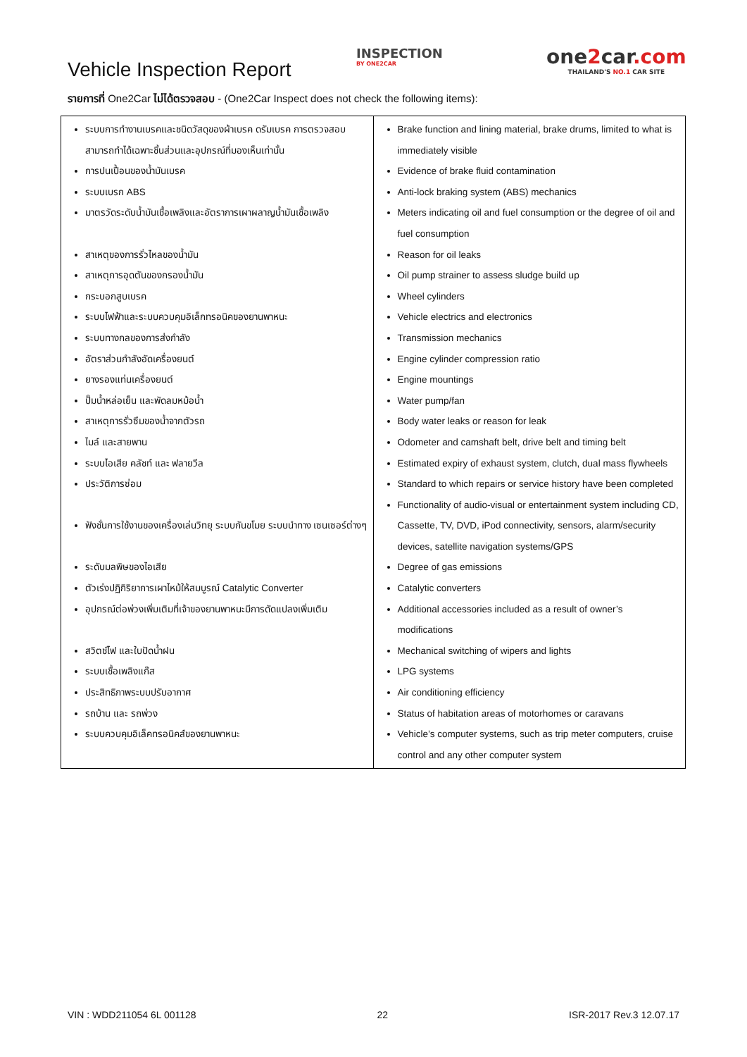Vehicle Inspection Report
INSPECTION
BY ONE2CAR
one2car.com
THAILAND'S NO.1 CAR SITE
รายการที่ One2Car ไม่ได้ตรวจสอบ - (One2Car Inspect does not check the following items):
| ระบบการทำงานเบรคและชนิดวัสดุของผ้าเบรค ดรัมเบรค การตรวจสอบ สามารถทำได้เฉพาะชิ้นส่วนและอุปกรณ์ที่มองเห็นเท่านั้น การปนเปื้อนของน้ำมันเบรค ระบบเบรก ABS มาตรวัดระดับน้ำมันเชื้อเพลิงและอัตราการเผาผลาญน้ำมันเชื้อเพลิง สาเหตุของการรั่วไหลของน้ำมัน สาเหตุการอุดตันของกรองน้ำมัน กระบอกสูบเบรค ระบบไฟฟ้าและระบบควบคุมอิเล็กทรอนิคของยานพาหนะ ระบบทางกลของการส่งกำลัง อัตราส่วนกำลังอัดเครื่องยนต์ ยางรองแท่นเครื่องยนต์ ปั๊มน้ำหล่อเย็น และพัดลมหม้อน้ำ สาเหตุการรั่วซึมของน้ำจากตัวรถ ไมล์ และสายพาน ระบบไอเสีย คลัชท์ และ ฟลายวีล ประวัติการซ่อม ฟังชั่นการใช้งานของเครื่องเล่นวิทยุ ระบบกันขโมย ระบบนำทาง เซนเซอร์ต่างๆ ระดับมลพิษของไอเสีย ตัวเร่งปฏิกิริยาการเผาไหม้ให้สมบูรณ์ Catalytic Converter อุปกรณ์ต่อพ่วงเพิ่มเติมที่เจ้าของยานพาหนะมีการดัดแปลงเพิ่มเติม สวิตช์ไฟ และใบปัดน้ำฝน ระบบเชื้อเพลิงแก๊ส ประสิทธิภาพระบบปรับอากาศ รถบ้าน และ รถพ่วง ระบบควบคุมอิเล็คทรอนิคส์ของยานพาหนะ | Brake function and lining material, brake drums, limited to what is immediately visible Evidence of brake fluid contamination Anti-lock braking system (ABS) mechanics Meters indicating oil and fuel consumption or the degree of oil and fuel consumption Reason for oil leaks Oil pump strainer to assess sludge build up Wheel cylinders Vehicle electrics and electronics Transmission mechanics Engine cylinder compression ratio Engine mountings Water pump/fan Body water leaks or reason for leak Odometer and camshaft belt, drive belt and timing belt Estimated expiry of exhaust system, clutch, dual mass flywheels Standard to which repairs or service history have been completed Functionality of audio-visual or entertainment system including CD, Cassette, TV, DVD, iPod connectivity, sensors, alarm/security devices, satellite navigation systems/GPS Degree of gas emissions Catalytic converters Additional accessories included as a result of owner’s modifications Mechanical switching of wipers and lights LPG systems Air conditioning efficiency Status of habitation areas of motorhomes or caravans Vehicle’s computer systems, such as trip meter computers, cruise control and any other computer system |
VIN : WDD211054 6L 001128 22 ISR-2017 Rev.3 12.07.17